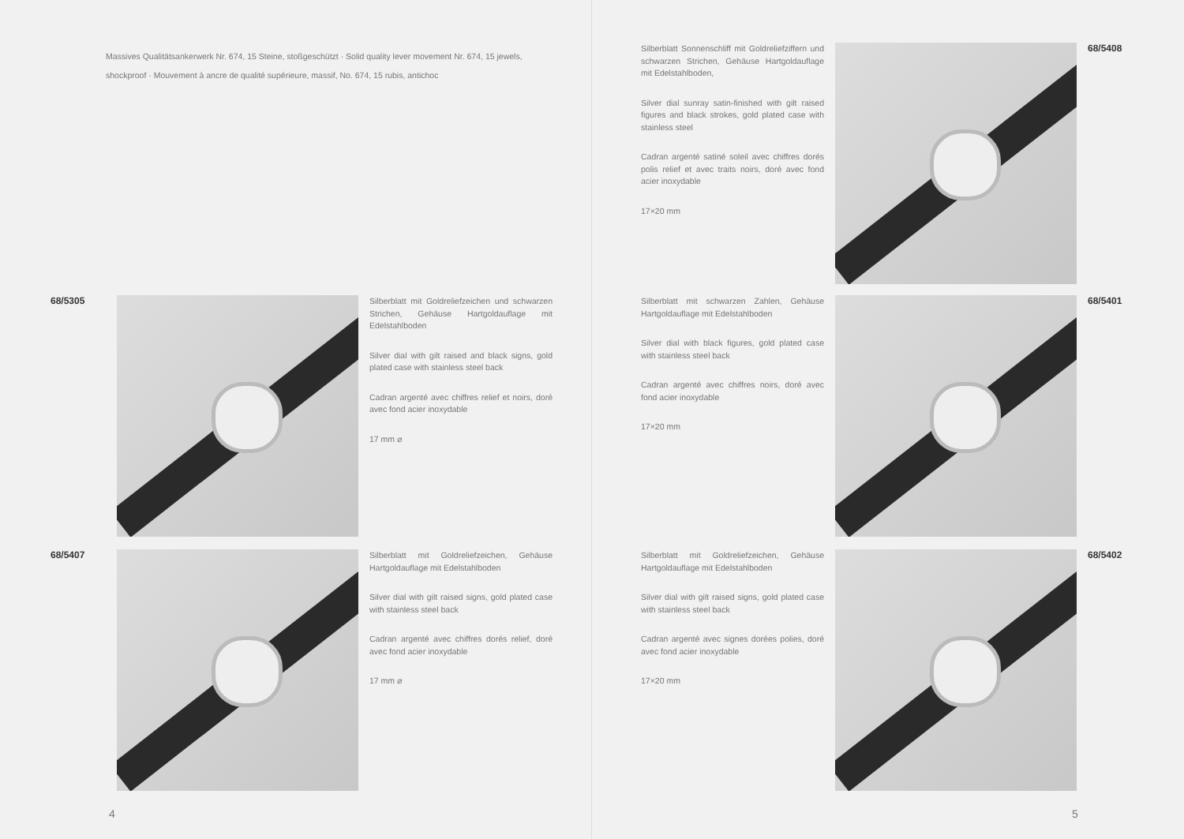Massives Qualitätsankerwerk Nr. 674, 15 Steine, stoßgeschützt · Solid quality lever movement Nr. 674, 15 jewels, shockproof · Mouvement à ancre de qualité supérieure, massif, No. 674, 15 rubis, antichoc
68/5305 Silberblatt mit Goldreliefzeichen und schwarzen Strichen, Gehäuse Hartgoldauflage mit Edelstahlboden
Silver dial with gilt raised and black signs, gold plated case with stainless steel back
Cadran argenté avec chiffres relief et noirs, doré avec fond acier inoxydable
17 mm ⌀
68/5407 Silberblatt mit Goldreliefzeichen, Gehäuse Hartgoldauflage mit Edelstahlboden
Silver dial with gilt raised signs, gold plated case with stainless steel back
Cadran argenté avec chiffres dorés relief, doré avec fond acier inoxydable
17 mm ⌀
4
Silberblatt Sonnenschliff mit Goldreliefziffern und schwarzen Strichen, Gehäuse Hartgoldauflage mit Edelstahlboden,
Silver dial sunray satin-finished with gilt raised figures and black strokes, gold plated case with stainless steel
Cadran argenté satiné soleil avec chiffres dorés polis relief et avec traits noirs, doré avec fond acier inoxydable
17×20 mm
68/5408
Silberblatt mit schwarzen Zahlen, Gehäuse Hartgoldauflage mit Edelstahlboden
Silver dial with black figures, gold plated case with stainless steel back
Cadran argenté avec chiffres noirs, doré avec fond acier inoxydable
17×20 mm
68/5401
Silberblatt mit Goldreliefzeichen, Gehäuse Hartgoldauflage mit Edelstahlboden
Silver dial with gilt raised signs, gold plated case with stainless steel back
Cadran argenté avec signes dorées polies, doré avec fond acier inoxydable
17×20 mm
68/5402
5